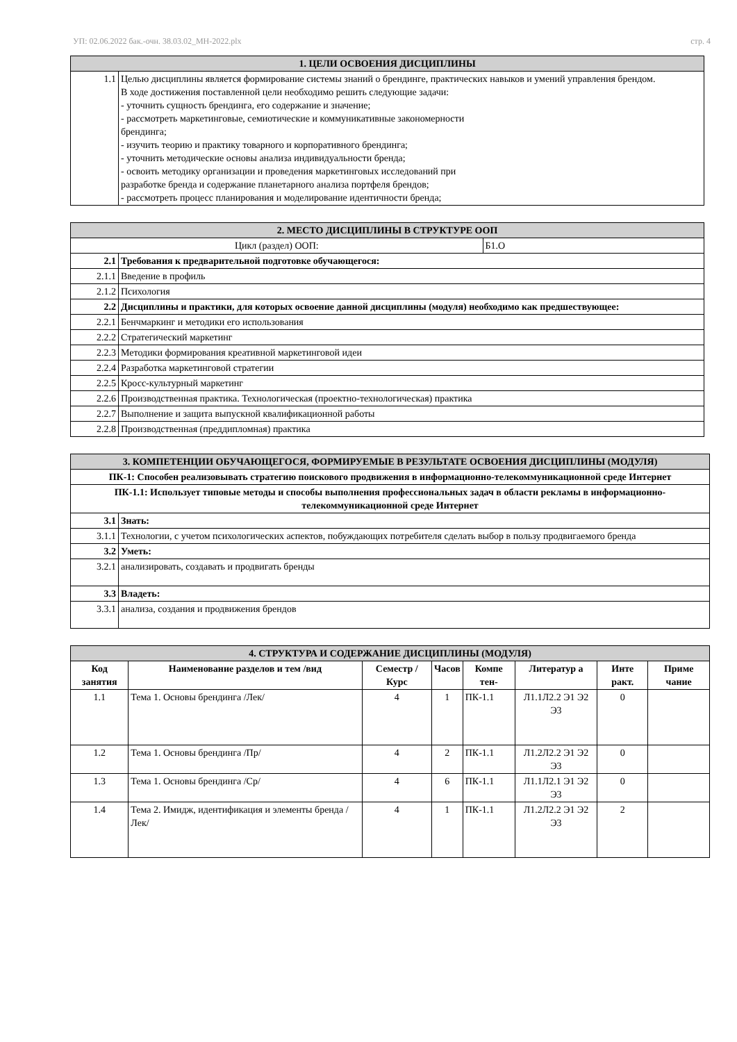УП: 02.06.2022 бак.-очн. 38.03.02_МН-2022.plx стр. 4
| 1. ЦЕЛИ ОСВОЕНИЯ ДИСЦИПЛИНЫ | |
| 1.1 | Целью дисциплины является формирование системы знаний о брендинге, практических навыков и умений управления брендом. В ходе достижения поставленной цели необходимо решить следующие задачи: - уточнить сущность брендинга, его содержание и значение; - рассмотреть маркетинговые, семиотические и коммуникативные закономерности брендинга; - изучить теорию и практику товарного и корпоративного брендинга; - уточнить методические основы анализа индивидуальности бренда; - освоить методику организации и проведения маркетинговых исследований при разработке бренда и содержание планетарного анализа портфеля брендов; - рассмотреть процесс планирования и моделирование идентичности бренда; |
| 2. МЕСТО ДИСЦИПЛИНЫ В СТРУКТУРЕ ООП | | |
| Цикл (раздел) ООП: | | Б1.О |
| 2.1 | Требования к предварительной подготовке обучающегося: | |
| 2.1.1 | Введение в профиль | |
| 2.1.2 | Психология | |
| 2.2 | Дисциплины и практики, для которых освоение данной дисциплины (модуля) необходимо как предшествующее: | |
| 2.2.1 | Бенчмаркинг и методики его использования | |
| 2.2.2 | Стратегический маркетинг | |
| 2.2.3 | Методики формирования креативной маркетинговой идеи | |
| 2.2.4 | Разработка маркетинговой стратегии | |
| 2.2.5 | Кросс-культурный маркетинг | |
| 2.2.6 | Производственная практика. Технологическая (проектно-технологическая) практика | |
| 2.2.7 | Выполнение и защита выпускной квалификационной работы | |
| 2.2.8 | Производственная (преддипломная) практика | |
| 3. КОМПЕТЕНЦИИ ОБУЧАЮЩЕГОСЯ, ФОРМИРУЕМЫЕ В РЕЗУЛЬТАТЕ ОСВОЕНИЯ ДИСЦИПЛИНЫ (МОДУЛЯ) | |
| ПК-1: Способен реализовывать стратегию поискового продвижения в информационно-телекоммуникационной среде Интернет | |
| ПК-1.1: Использует типовые методы и способы выполнения профессиональных задач в области рекламы в информационно-телекоммуникационной среде Интернет | |
| 3.1 | Знать: |
| 3.1.1 | Технологии, с учетом психологических аспектов, побуждающих потребителя сделать выбор в пользу продвигаемого бренда |
| 3.2 | Уметь: |
| 3.2.1 | анализировать, создавать и продвигать бренды |
| 3.3 | Владеть: |
| 3.3.1 | анализа, создания и продвижения брендов |
| 4. СТРУКТУРА И СОДЕРЖАНИЕ ДИСЦИПЛИНЫ (МОДУЛЯ) | | | | | | | |
| Код занятия | Наименование разделов и тем /вид | Семестр / Курс | Часов | Компе тен- | Литератур а | Инте ракт. | Приме чание |
| 1.1 | Тема 1. Основы брендинга /Лек/ | 4 | 1 | ПК-1.1 | Л1.1Л2.2 Э1 Э2 Э3 | 0 | |
| 1.2 | Тема 1. Основы брендинга /Пр/ | 4 | 2 | ПК-1.1 | Л1.2Л2.2 Э1 Э2 Э3 | 0 | |
| 1.3 | Тема 1. Основы брендинга /Ср/ | 4 | 6 | ПК-1.1 | Л1.1Л2.1 Э1 Э2 Э3 | 0 | |
| 1.4 | Тема 2. Имидж, идентификация и элементы бренда /Лек/ | 4 | 1 | ПК-1.1 | Л1.2Л2.2 Э1 Э2 Э3 | 2 | |